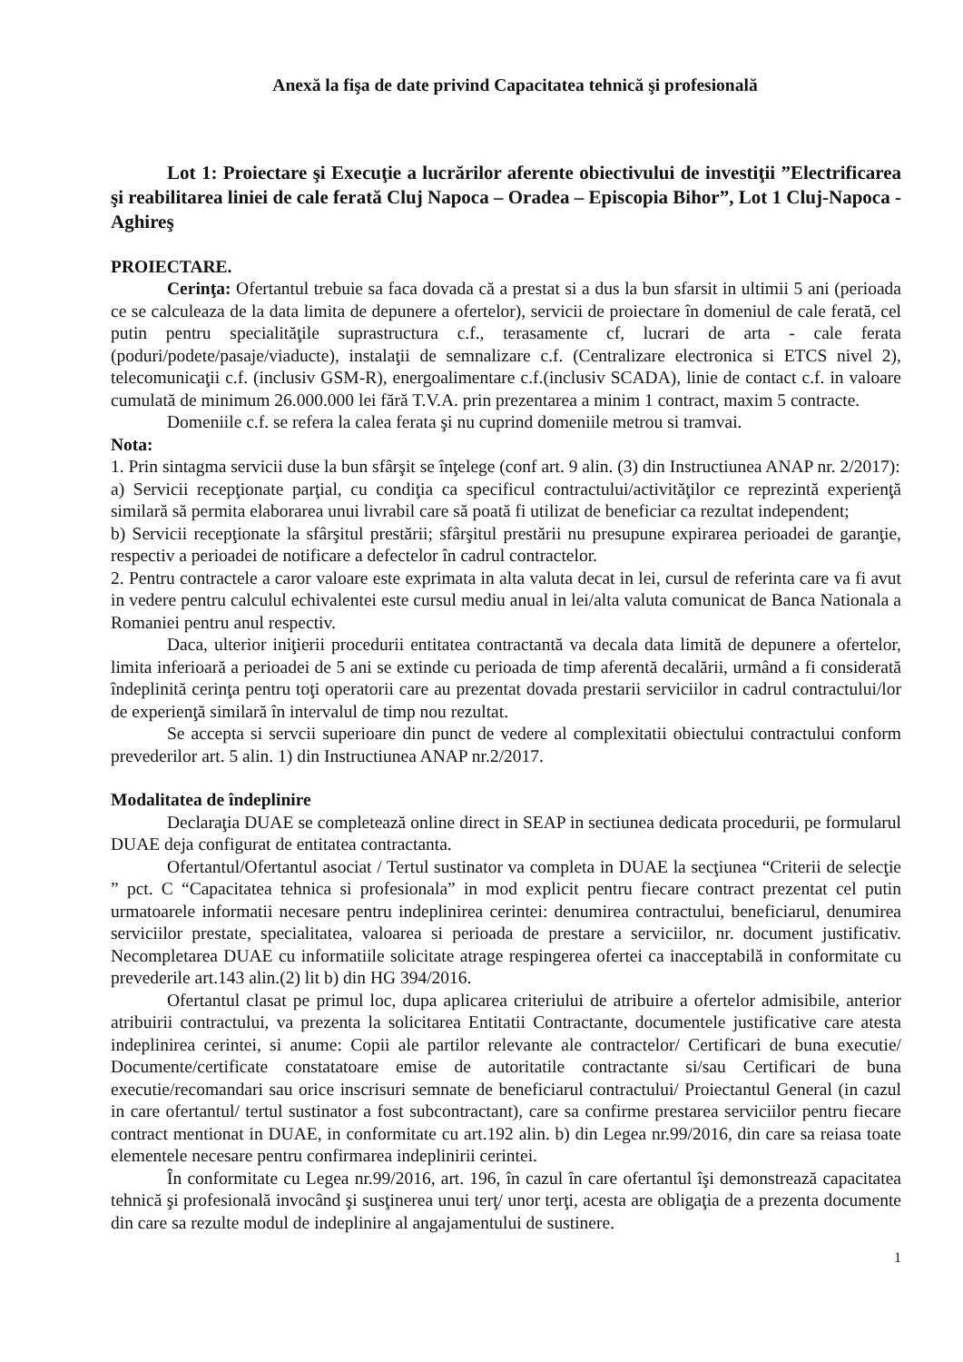Anexă la fişa de date privind Capacitatea tehnică şi profesională
Lot 1: Proiectare şi Execuţie a lucrărilor aferente obiectivului de investiţii ”Electrificarea şi reabilitarea liniei de cale ferată Cluj Napoca – Oradea – Episcopia Bihor”, Lot 1 Cluj-Napoca - Aghireş
PROIECTARE.
Cerinţa: Ofertantul trebuie sa faca dovada că a prestat si a dus la bun sfarsit in ultimii 5 ani (perioada ce se calculeaza de la data limita de depunere a ofertelor), servicii de proiectare în domeniul de cale ferată, cel putin pentru specialităţile suprastructura c.f., terasamente cf, lucrari de arta - cale ferata (poduri/podete/pasaje/viaducte), instalaţii de semnalizare c.f. (Centralizare electronica si ETCS nivel 2), telecomunicaţii c.f. (inclusiv GSM-R), energoalimentare c.f.(inclusiv SCADA), linie de contact c.f. in valoare cumulată de minimum 26.000.000 lei fără T.V.A. prin prezentarea a minim 1 contract, maxim 5 contracte.
Domeniile c.f. se refera la calea ferata şi nu cuprind domeniile metrou si tramvai.
Nota:
1. Prin sintagma servicii duse la bun sfârşit se înţelege (conf art. 9 alin. (3) din Instructiunea ANAP nr. 2/2017):
a) Servicii recepţionate parţial, cu condiţia ca specificul contractului/activităţilor ce reprezintă experienţă similară să permita elaborarea unui livrabil care să poată fi utilizat de beneficiar ca rezultat independent;
b) Servicii recepţionate la sfârşitul prestării; sfârşitul prestării nu presupune expirarea perioadei de garanţie, respectiv a perioadei de notificare a defectelor în cadrul contractelor.
2. Pentru contractele a caror valoare este exprimata in alta valuta decat in lei, cursul de referinta care va fi avut in vedere pentru calculul echivalentei este cursul mediu anual in lei/alta valuta comunicat de Banca Nationala a Romaniei pentru anul respectiv.
Daca, ulterior iniţierii procedurii entitatea contractantă va decala data limită de depunere a ofertelor, limita inferioară a perioadei de 5 ani se extinde cu perioada de timp aferentă decalării, urmând a fi considerată îndeplinită cerinţa pentru toţi operatorii care au prezentat dovada prestarii serviciilor in cadrul contractului/lor de experienţă similară în intervalul de timp nou rezultat.
Se accepta si servcii superioare din punct de vedere al complexitatii obiectului contractului conform prevederilor art. 5 alin. 1) din Instructiunea ANAP nr.2/2017.
Modalitatea de îndeplinire
Declaraţia DUAE se completează online direct in SEAP in sectiunea dedicata procedurii, pe formularul DUAE deja configurat de entitatea contractanta.
Ofertantul/Ofertantul asociat / Tertul sustinator va completa in DUAE la secţiunea “Criterii de selecţie ” pct. C “Capacitatea tehnica si profesionala” in mod explicit pentru fiecare contract prezentat cel putin urmatoarele informatii necesare pentru indeplinirea cerintei: denumirea contractului, beneficiarul, denumirea serviciilor prestate, specialitatea, valoarea si perioada de prestare a serviciilor, nr. document justificativ. Necompletarea DUAE cu informatiile solicitate atrage respingerea ofertei ca inacceptabilă in conformitate cu prevederile art.143 alin.(2) lit b) din HG 394/2016.
Ofertantul clasat pe primul loc, dupa aplicarea criteriului de atribuire a ofertelor admisibile, anterior atribuirii contractului, va prezenta la solicitarea Entitatii Contractante, documentele justificative care atesta indeplinirea cerintei, si anume: Copii ale partilor relevante ale contractelor/ Certificari de buna executie/ Documente/certificate constatatoare emise de autoritatile contractante si/sau Certificari de buna executie/recomandari sau orice inscrisuri semnate de beneficiarul contractului/ Proiectantul General (in cazul in care ofertantul/ tertul sustinator a fost subcontractant), care sa confirme prestarea serviciilor pentru fiecare contract mentionat in DUAE, in conformitate cu art.192 alin. b) din Legea nr.99/2016, din care sa reiasa toate elementele necesare pentru confirmarea indeplinirii cerintei.
În conformitate cu Legea nr.99/2016, art. 196, în cazul în care ofertantul îşi demonstrează capacitatea tehnică şi profesională invocând şi susţinerea unui terţ/ unor terţi, acesta are obligaţia de a prezenta documente din care sa rezulte modul de indeplinire al angajamentului de sustinere.
1